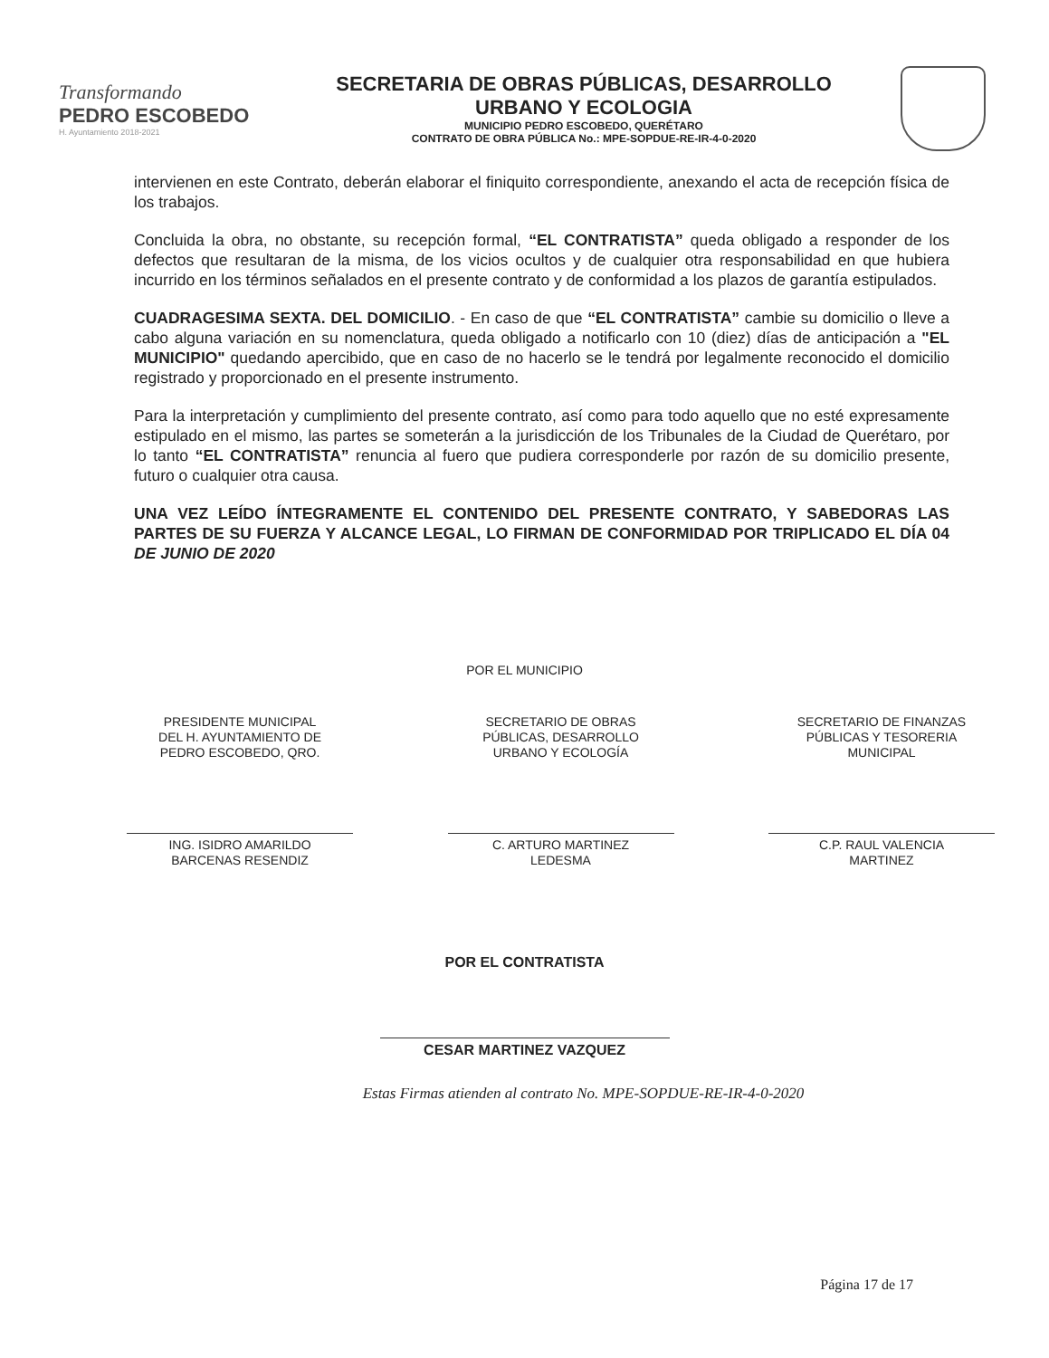Transformando
PEDRO ESCOBEDO
H. Ayuntamiento 2018-2021
SECRETARIA DE OBRAS PÚBLICAS, DESARROLLO
URBANO Y ECOLOGIA
MUNICIPIO PEDRO ESCOBEDO, QUERÉTARO
CONTRATO DE OBRA PÚBLICA No.: MPE-SOPDUE-RE-IR-4-0-2020
intervienen en este Contrato, deberán elaborar el finiquito correspondiente, anexando el acta de recepción física de los trabajos.
Concluida la obra, no obstante, su recepción formal, “EL CONTRATISTA” queda obligado a responder de los defectos que resultaran de la misma, de los vicios ocultos y de cualquier otra responsabilidad en que hubiera incurrido en los términos señalados en el presente contrato y de conformidad a los plazos de garantía estipulados.
CUADRAGESIMA SEXTA. DEL DOMICILIO. - En caso de que “EL CONTRATISTA” cambie su domicilio o lleve a cabo alguna variación en su nomenclatura, queda obligado a notificarlo con 10 (diez) días de anticipación a "EL MUNICIPIO" quedando apercibido, que en caso de no hacerlo se le tendrá por legalmente reconocido el domicilio registrado y proporcionado en el presente instrumento.
Para la interpretación y cumplimiento del presente contrato, así como para todo aquello que no esté expresamente estipulado en el mismo, las partes se someterán a la jurisdicción de los Tribunales de la Ciudad de Querétaro, por lo tanto “EL CONTRATISTA” renuncia al fuero que pudiera corresponderle por razón de su domicilio presente, futuro o cualquier otra causa.
UNA VEZ LEÍDO ÍNTEGRAMENTE EL CONTENIDO DEL PRESENTE CONTRATO, Y SABEDORAS LAS PARTES DE SU FUERZA Y ALCANCE LEGAL, LO FIRMAN DE CONFORMIDAD POR TRIPLICADO EL DÍA 04 DE JUNIO DE 2020
POR EL MUNICIPIO
PRESIDENTE MUNICIPAL
DEL H. AYUNTAMIENTO DE
PEDRO ESCOBEDO, QRO.
ING. ISIDRO AMARILDO
BARCENAS RESENDIZ
SECRETARIO DE OBRAS
PÚBLICAS, DESARROLLO
URBANO Y ECOLOGÍA
C. ARTURO MARTINEZ
LEDESMA
SECRETARIO DE FINANZAS
PÚBLICAS Y TESORERIA
MUNICIPAL
C.P. RAUL VALENCIA
MARTINEZ
POR EL CONTRATISTA
CESAR MARTINEZ VAZQUEZ
Estas Firmas atienden al contrato No. MPE-SOPDUE-RE-IR-4-0-2020
Página 17 de 17